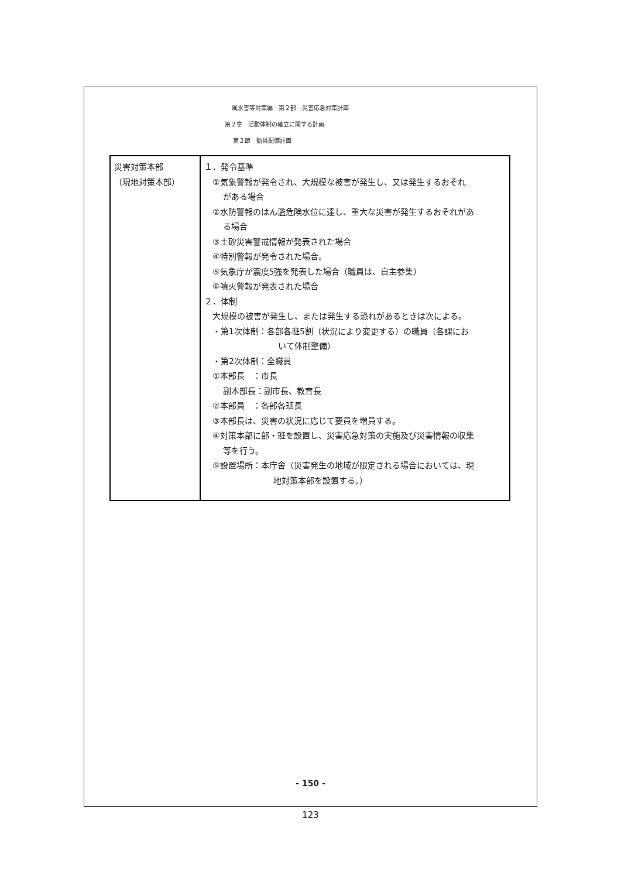風水害等対策編　第２部　災害応急対策計画
第２章　活動体制の確立に関する計画
第２節　動員配備計画
| 災害対策本部 （現地対策本部） | １．発令基準 ①気象警報が発令され、大規模な被害が発生し、又は発生するおそれ がある場合 ②水防警報のはん濫危険水位に達し、重大な災害が発生するおそれがあ る場合 ③土砂災害警戒情報が発表された場合 ④特別警報が発令された場合。 ⑤気象庁が震度5強を発表した場合（職員は、自主参集） ⑥噴火警報が発表された場合 ２．体制 大規模の被害が発生し、または発生する恐れがあるときは次による。 ・第1次体制：各部各班5割（状況により変更する）の職員（各課にお いて体制整備） ・第2次体制：全職員 ①本部長 ：市長 副本部長：副市長、教育長 ②本部員 ：各部各班長 ③本部長は、災害の状況に応じて要員を増員する。 ④対策本部に部・班を設置し、災害応急対策の実施及び災害情報の収集 等を行う。 ⑤設置場所：本庁舎（災害発生の地域が限定される場合においては、現 地対策本部を設置する。） |
- 150 -
123